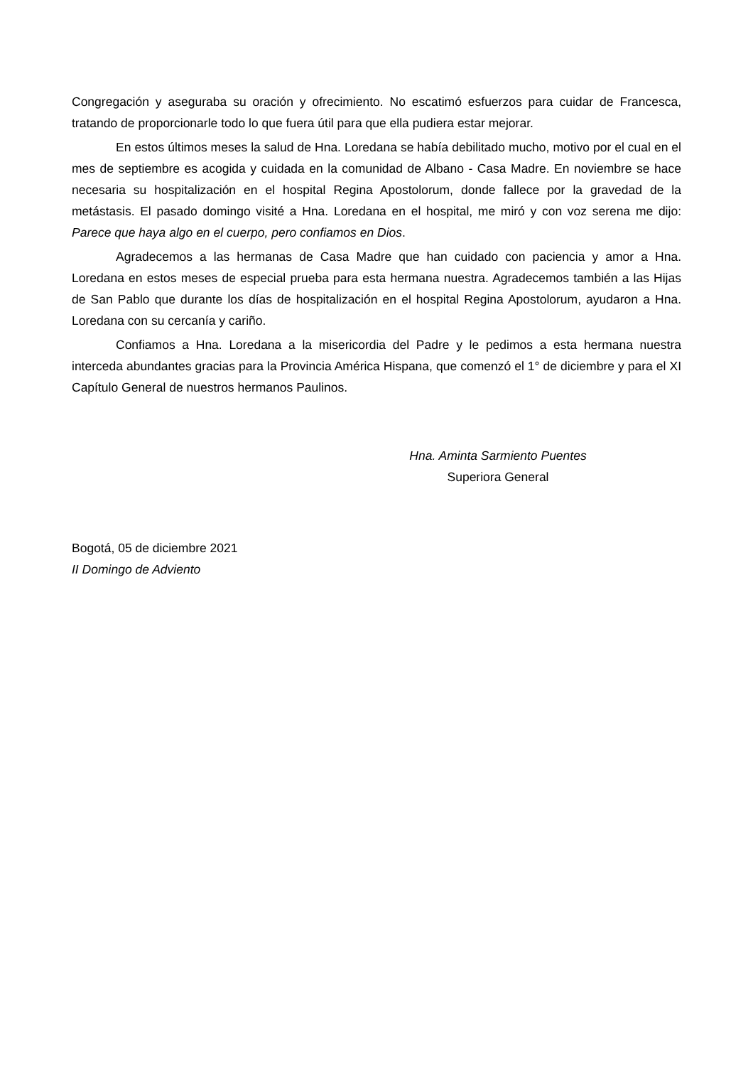Congregación y aseguraba su oración y ofrecimiento. No escatimó esfuerzos para cuidar de Francesca, tratando de proporcionarle todo lo que fuera útil para que ella pudiera estar mejorar.
En estos últimos meses la salud de Hna. Loredana se había debilitado mucho, motivo por el cual en el mes de septiembre es acogida y cuidada en la comunidad de Albano - Casa Madre. En noviembre se hace necesaria su hospitalización en el hospital Regina Apostolorum, donde fallece por la gravedad de la metástasis. El pasado domingo visité a Hna. Loredana en el hospital, me miró y con voz serena me dijo: Parece que haya algo en el cuerpo, pero confiamos en Dios.
Agradecemos a las hermanas de Casa Madre que han cuidado con paciencia y amor a Hna. Loredana en estos meses de especial prueba para esta hermana nuestra. Agradecemos también a las Hijas de San Pablo que durante los días de hospitalización en el hospital Regina Apostolorum, ayudaron a Hna. Loredana con su cercanía y cariño.
Confiamos a Hna. Loredana a la misericordia del Padre y le pedimos a esta hermana nuestra interceda abundantes gracias para la Provincia América Hispana, que comenzó el 1° de diciembre y para el XI Capítulo General de nuestros hermanos Paulinos.
Hna. Aminta Sarmiento Puentes
Superiora General
Bogotá, 05 de diciembre 2021
II Domingo de Adviento